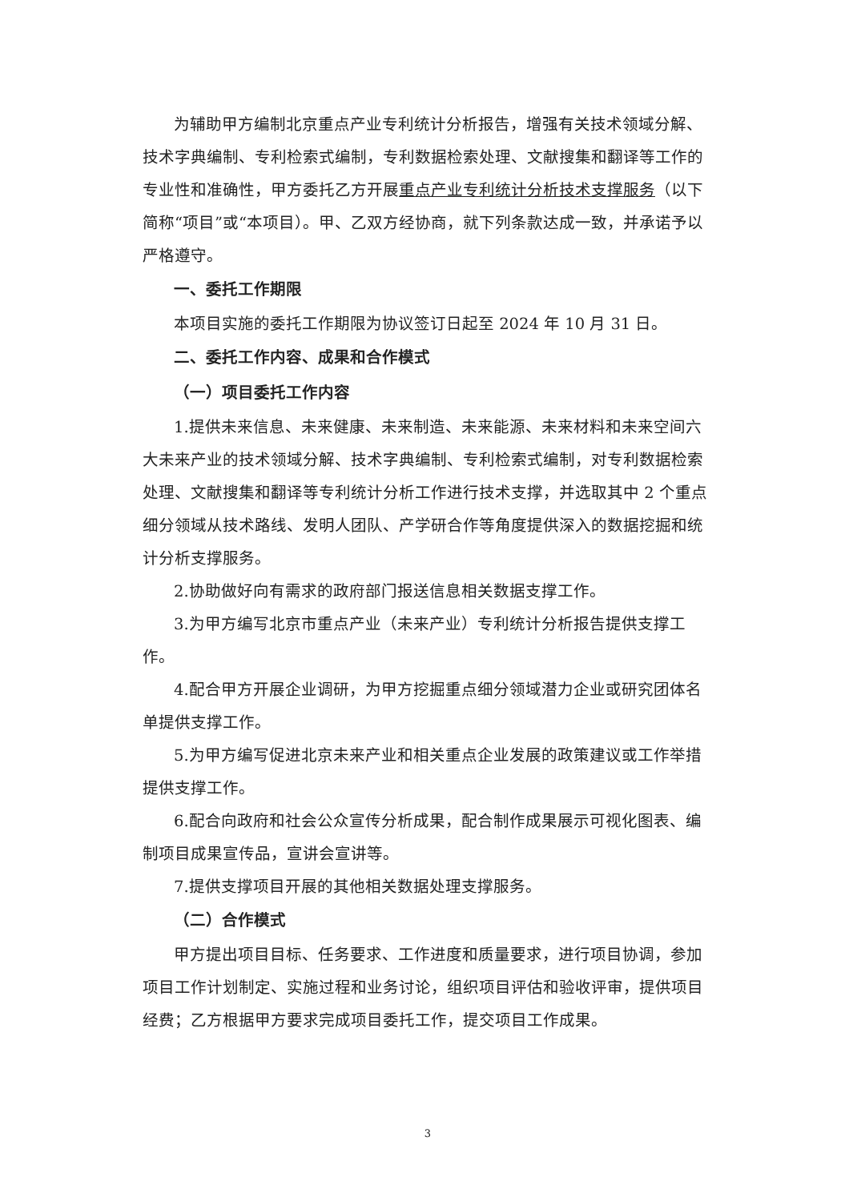为辅助甲方编制北京重点产业专利统计分析报告，增强有关技术领域分解、技术字典编制、专利检索式编制，专利数据检索处理、文献搜集和翻译等工作的专业性和准确性，甲方委托乙方开展重点产业专利统计分析技术支撑服务（以下简称“项目”或“本项目）。甲、乙双方经协商，就下列条款达成一致，并承诺予以严格遵守。
一、委托工作期限
本项目实施的委托工作期限为协议签订日起至 2024 年 10 月 31 日。
二、委托工作内容、成果和合作模式
（一）项目委托工作内容
1.提供未来信息、未来健康、未来制造、未来能源、未来材料和未来空间六大未来产业的技术领域分解、技术字典编制、专利检索式编制，对专利数据检索处理、文献搜集和翻译等专利统计分析工作进行技术支撑，并选取其中 2 个重点细分领域从技术路线、发明人团队、产学研合作等角度提供深入的数据挖掘和统计分析支撑服务。
2.协助做好向有需求的政府部门报送信息相关数据支撑工作。
3.为甲方编写北京市重点产业（未来产业）专利统计分析报告提供支撑工作。
4.配合甲方开展企业调研，为甲方挖掘重点细分领域潜力企业或研究团体名单提供支撑工作。
5.为甲方编写促进北京未来产业和相关重点企业发展的政策建议或工作举措提供支撑工作。
6.配合向政府和社会公众宣传分析成果，配合制作成果展示可视化图表、编制项目成果宣传品，宣讲会宣讲等。
7.提供支撑项目开展的其他相关数据处理支撑服务。
（二）合作模式
甲方提出项目目标、任务要求、工作进度和质量要求，进行项目协调，参加项目工作计划制定、实施过程和业务讨论，组织项目评估和验收评审，提供项目经费；乙方根据甲方要求完成项目委托工作，提交项目工作成果。
3